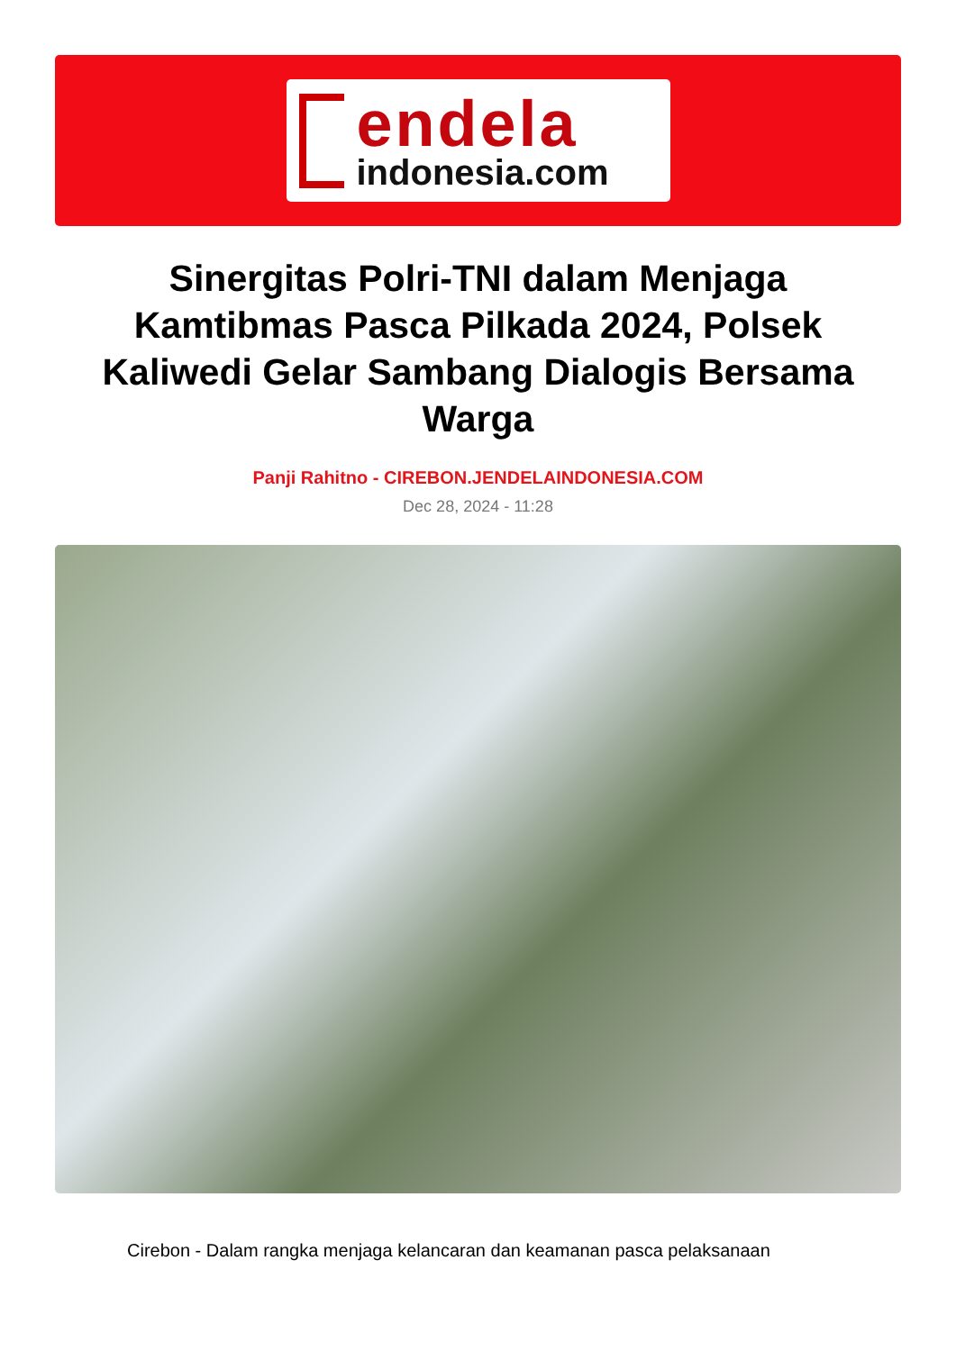endela
indonesia.com
Sinergitas Polri-TNI dalam Menjaga Kamtibmas Pasca Pilkada 2024, Polsek Kaliwedi Gelar Sambang Dialogis Bersama Warga
Panji Rahitno - CIREBON.JENDELAINDONESIA.COM
Dec 28, 2024 - 11:28
Cirebon - Dalam rangka menjaga kelancaran dan keamanan pasca pelaksanaan